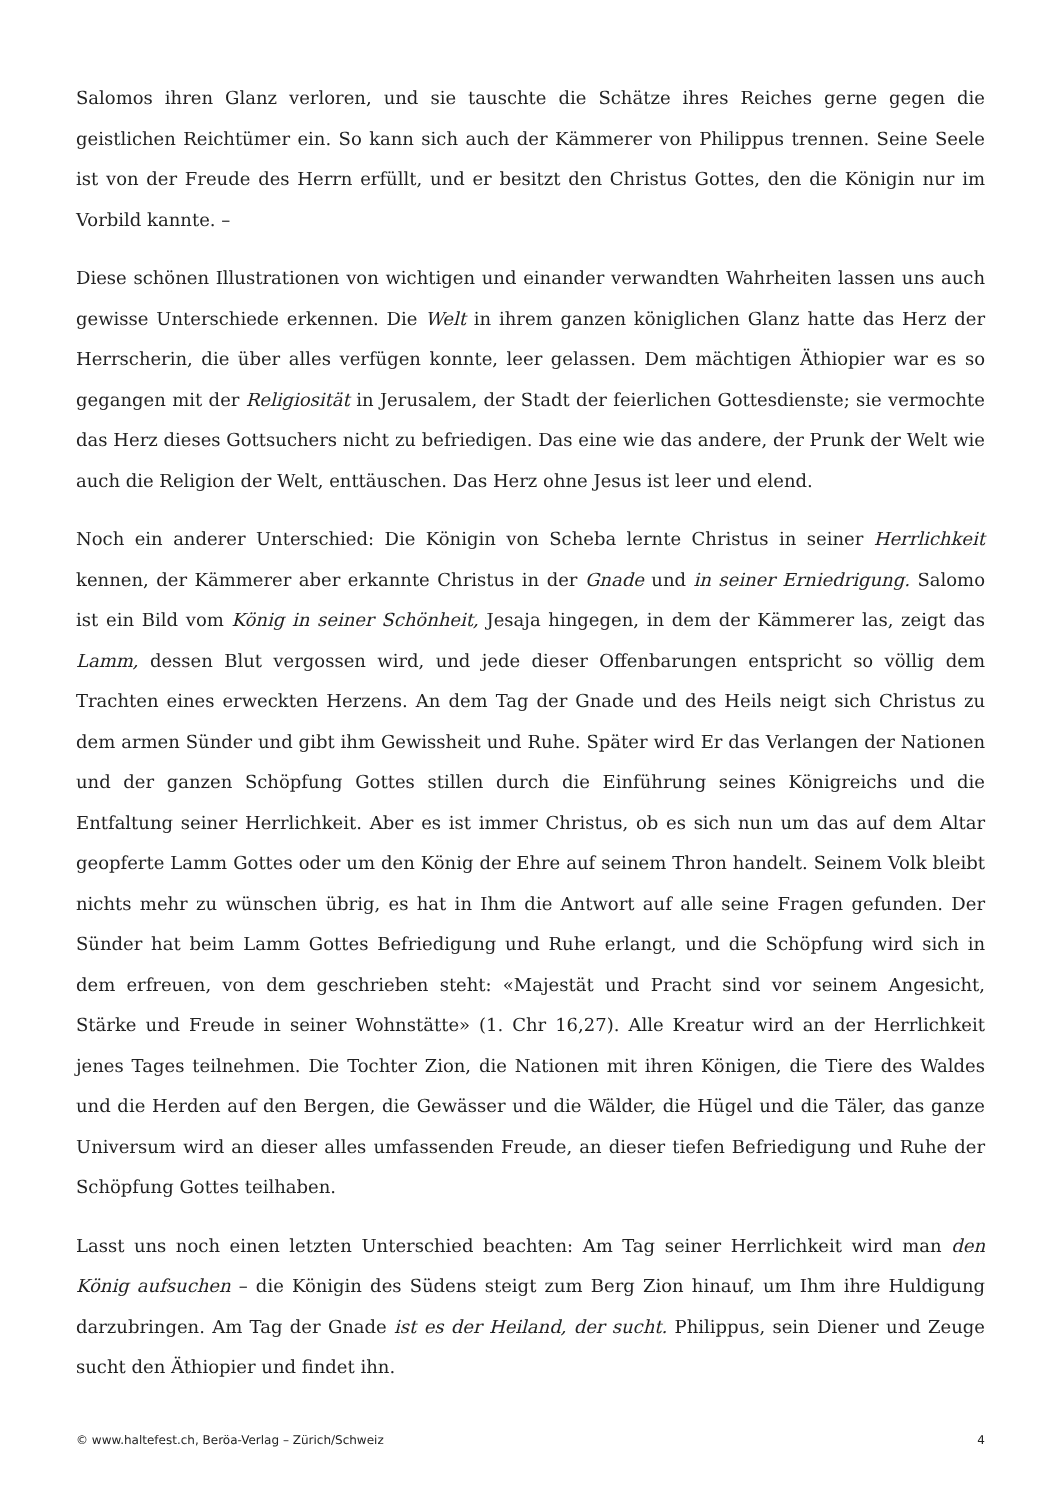Salomos ihren Glanz verloren, und sie tauschte die Schätze ihres Reiches gerne gegen die geistlichen Reichtümer ein. So kann sich auch der Kämmerer von Philippus trennen. Seine Seele ist von der Freude des Herrn erfüllt, und er besitzt den Christus Gottes, den die Königin nur im Vorbild kannte. –
Diese schönen Illustrationen von wichtigen und einander verwandten Wahrheiten lassen uns auch gewisse Unterschiede erkennen. Die Welt in ihrem ganzen königlichen Glanz hatte das Herz der Herrscherin, die über alles verfügen konnte, leer gelassen. Dem mächtigen Äthiopier war es so gegangen mit der Religiosität in Jerusalem, der Stadt der feierlichen Gottesdienste; sie vermochte das Herz dieses Gottsuchers nicht zu befriedigen. Das eine wie das andere, der Prunk der Welt wie auch die Religion der Welt, enttäuschen. Das Herz ohne Jesus ist leer und elend.
Noch ein anderer Unterschied: Die Königin von Scheba lernte Christus in seiner Herrlichkeit kennen, der Kämmerer aber erkannte Christus in der Gnade und in seiner Erniedrigung. Salomo ist ein Bild vom König in seiner Schönheit, Jesaja hingegen, in dem der Kämmerer las, zeigt das Lamm, dessen Blut vergossen wird, und jede dieser Offenbarungen entspricht so völlig dem Trachten eines erweckten Herzens. An dem Tag der Gnade und des Heils neigt sich Christus zu dem armen Sünder und gibt ihm Gewissheit und Ruhe. Später wird Er das Verlangen der Nationen und der ganzen Schöpfung Gottes stillen durch die Einführung seines Königreichs und die Entfaltung seiner Herrlichkeit. Aber es ist immer Christus, ob es sich nun um das auf dem Altar geopferte Lamm Gottes oder um den König der Ehre auf seinem Thron handelt. Seinem Volk bleibt nichts mehr zu wünschen übrig, es hat in Ihm die Antwort auf alle seine Fragen gefunden. Der Sünder hat beim Lamm Gottes Befriedigung und Ruhe erlangt, und die Schöpfung wird sich in dem erfreuen, von dem geschrieben steht: «Majestät und Pracht sind vor seinem Angesicht, Stärke und Freude in seiner Wohnstätte» (1. Chr 16,27). Alle Kreatur wird an der Herrlichkeit jenes Tages teilnehmen. Die Tochter Zion, die Nationen mit ihren Königen, die Tiere des Waldes und die Herden auf den Bergen, die Gewässer und die Wälder, die Hügel und die Täler, das ganze Universum wird an dieser alles umfassenden Freude, an dieser tiefen Befriedigung und Ruhe der Schöpfung Gottes teilhaben.
Lasst uns noch einen letzten Unterschied beachten: Am Tag seiner Herrlichkeit wird man den König aufsuchen – die Königin des Südens steigt zum Berg Zion hinauf, um Ihm ihre Huldigung darzubringen. Am Tag der Gnade ist es der Heiland, der sucht. Philippus, sein Diener und Zeuge sucht den Äthiopier und findet ihn.
© www.haltefest.ch, Beröa-Verlag – Zürich/Schweiz 4